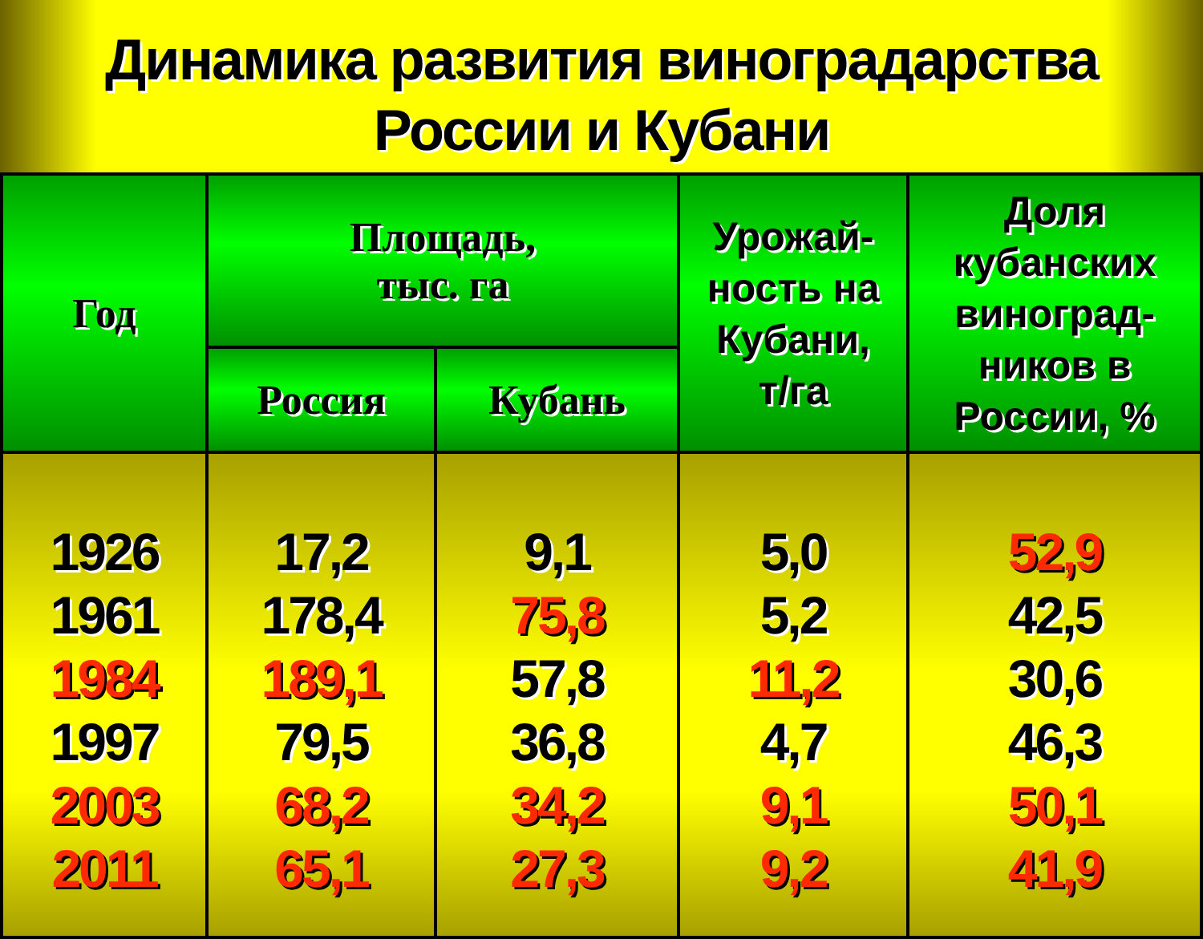Динамика развития виноградарства
России и Кубани
| Год | Площадь, тыс. га | | Урожай- ность на Кубани, т/га | Доля кубанских виноград- ников в России, % |
| --- | --- | --- | --- | --- |
| | Россия | Кубань | | |
| 1926 1961 1984 1997 2003 2011 | 17,2 178,4 189,1 79,5 68,2 65,1 | 9,1 75,8 57,8 36,8 34,2 27,3 | 5,0 5,2 11,2 4,7 9,1 9,2 | 52,9 42,5 30,6 46,3 50,1 41,9 |